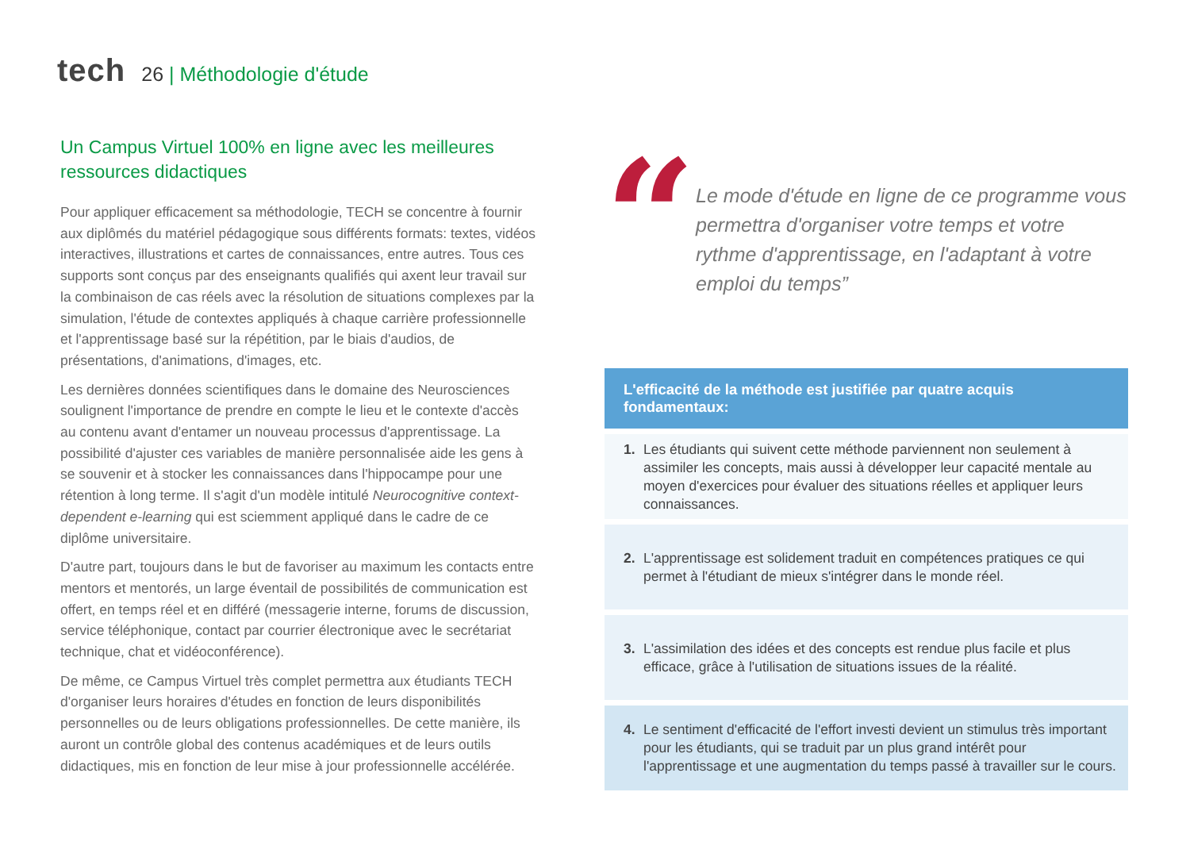tech
26 | Méthodologie d'étude
Un Campus Virtuel 100% en ligne avec les meilleures ressources didactiques
Pour appliquer efficacement sa méthodologie, TECH se concentre à fournir aux diplômés du matériel pédagogique sous différents formats: textes, vidéos interactives, illustrations et cartes de connaissances, entre autres. Tous ces supports sont conçus par des enseignants qualifiés qui axent leur travail sur la combinaison de cas réels avec la résolution de situations complexes par la simulation, l'étude de contextes appliqués à chaque carrière professionnelle et l'apprentissage basé sur la répétition, par le biais d'audios, de présentations, d'animations, d'images, etc.
Les dernières données scientifiques dans le domaine des Neurosciences soulignent l'importance de prendre en compte le lieu et le contexte d'accès au contenu avant d'entamer un nouveau processus d'apprentissage. La possibilité d'ajuster ces variables de manière personnalisée aide les gens à se souvenir et à stocker les connaissances dans l'hippocampe pour une rétention à long terme. Il s'agit d'un modèle intitulé Neurocognitive context-dependent e-learning qui est sciemment appliqué dans le cadre de ce diplôme universitaire.
D'autre part, toujours dans le but de favoriser au maximum les contacts entre mentors et mentorés, un large éventail de possibilités de communication est offert, en temps réel et en différé (messagerie interne, forums de discussion, service téléphonique, contact par courrier électronique avec le secrétariat technique, chat et vidéoconférence).
De même, ce Campus Virtuel très complet permettra aux étudiants TECH d'organiser leurs horaires d'études en fonction de leurs disponibilités personnelles ou de leurs obligations professionnelles. De cette manière, ils auront un contrôle global des contenus académiques et de leurs outils didactiques, mis en fonction de leur mise à jour professionnelle accélérée.
“
Le mode d'étude en ligne de ce programme vous permettra d'organiser votre temps et votre rythme d'apprentissage, en l'adaptant à votre emploi du temps”
L'efficacité de la méthode est justifiée par quatre acquis fondamentaux:
1. Les étudiants qui suivent cette méthode parviennent non seulement à assimiler les concepts, mais aussi à développer leur capacité mentale au moyen d'exercices pour évaluer des situations réelles et appliquer leurs connaissances.
2. L'apprentissage est solidement traduit en compétences pratiques ce qui permet à l'étudiant de mieux s'intégrer dans le monde réel.
3. L'assimilation des idées et des concepts est rendue plus facile et plus efficace, grâce à l'utilisation de situations issues de la réalité.
4. Le sentiment d'efficacité de l'effort investi devient un stimulus très important pour les étudiants, qui se traduit par un plus grand intérêt pour l'apprentissage et une augmentation du temps passé à travailler sur le cours.